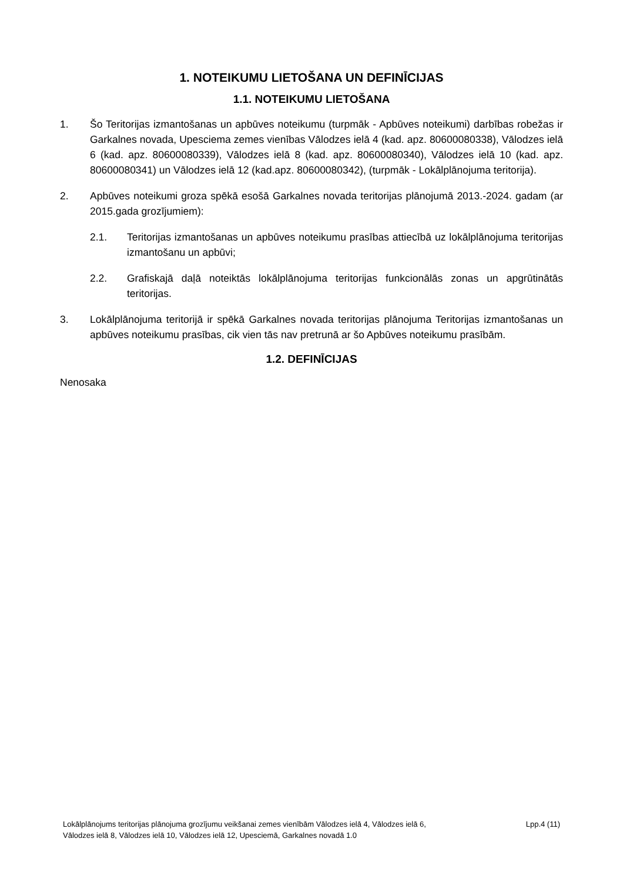1. NOTEIKUMU LIETOŠANA UN DEFINĪCIJAS
1.1. NOTEIKUMU LIETOŠANA
1. Šo Teritorijas izmantošanas un apbūves noteikumu (turpmāk - Apbūves noteikumi) darbības robežas ir Garkalnes novada, Upesciema zemes vienības Vālodzes ielā 4 (kad. apz. 80600080338), Vālodzes ielā 6 (kad. apz. 80600080339), Vālodzes ielā 8 (kad. apz. 80600080340), Vālodzes ielā 10 (kad. apz. 80600080341) un Vālodzes ielā 12 (kad.apz. 80600080342), (turpmāk - Lokālplānojuma teritorija).
2. Apbūves noteikumi groza spēkā esošā Garkalnes novada teritorijas plānojumā 2013.-2024. gadam (ar 2015.gada grozījumiem):
2.1. Teritorijas izmantošanas un apbūves noteikumu prasības attiecībā uz lokālplānojuma teritorijas izmantošanu un apbūvi;
2.2. Grafiskajā daļā noteiktās lokālplānojuma teritorijas funkcionālās zonas un apgrūtinātās teritorijas.
3. Lokālplānojuma teritorijā ir spēkā Garkalnes novada teritorijas plānojuma Teritorijas izmantošanas un apbūves noteikumu prasības, cik vien tās nav pretrunā ar šo Apbūves noteikumu prasībām.
1.2. DEFINĪCIJAS
Nenosaka
Lokālplānojums teritorijas plānojuma grozījumu veikšanai zemes vienībām Vālodzes ielā 4, Vālodzes ielā 6,
Vālodzes ielā 8, Vālodzes ielā 10, Vālodzes ielā 12, Upesciemā, Garkalnes novadā 1.0
Lpp.4 (11)